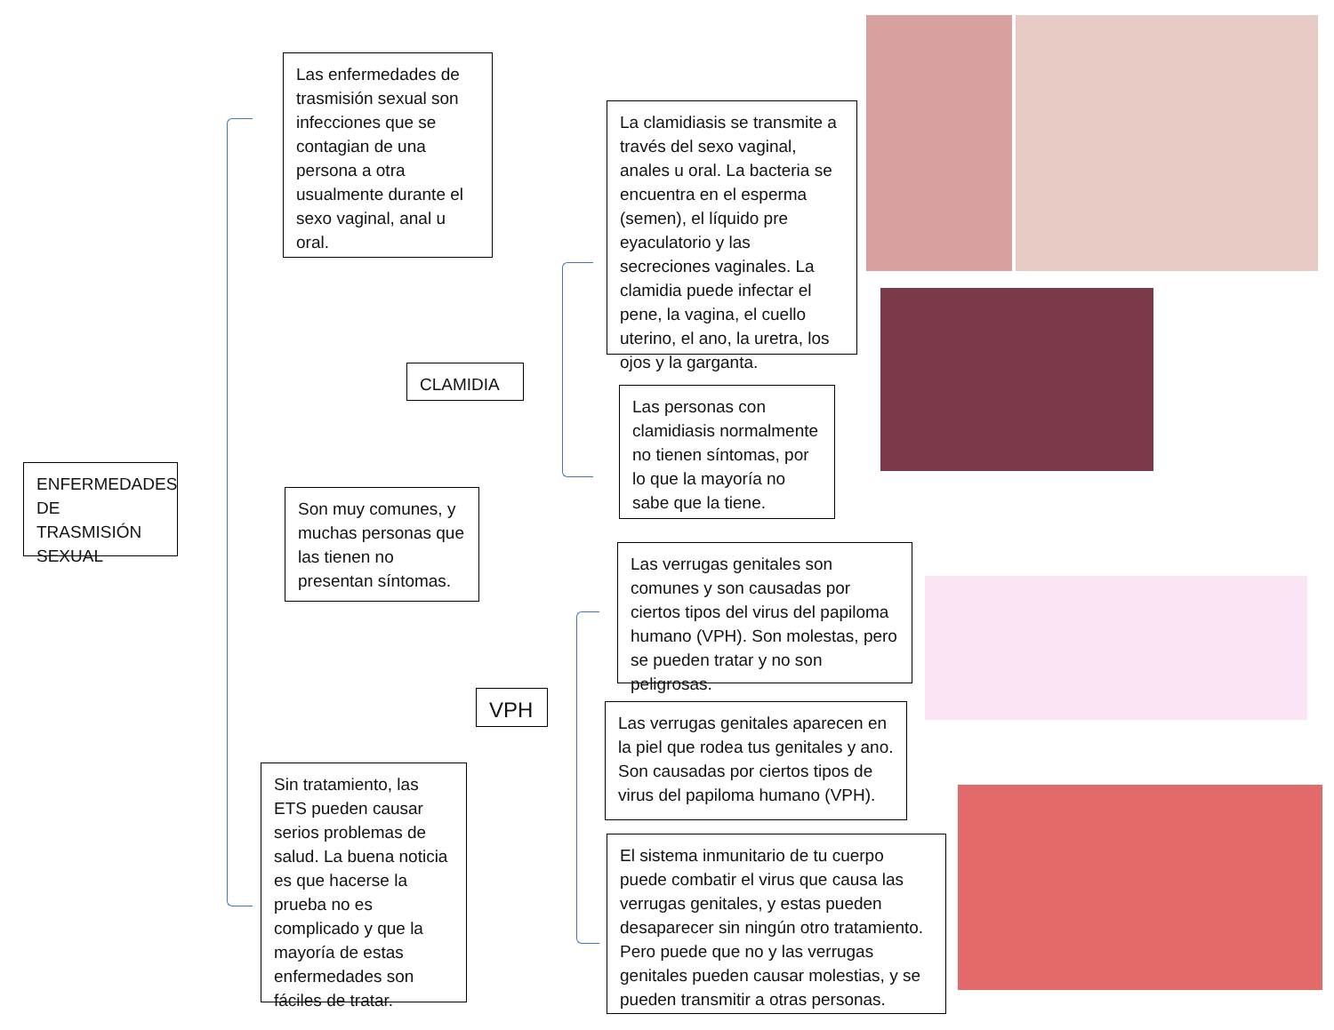ENFERMEDADES DE TRASMISIÓN SEXUAL
Las enfermedades de trasmisión sexual son infecciones que se contagian de una persona a otra usualmente durante el sexo vaginal, anal u oral.
Son muy comunes, y muchas personas que las tienen no presentan síntomas.
Sin tratamiento, las ETS pueden causar serios problemas de salud. La buena noticia es que hacerse la prueba no es complicado y que la mayoría de estas enfermedades son fáciles de tratar.
CLAMIDIA
VPH
La clamidiasis se transmite a través del sexo vaginal, anales u oral. La bacteria se encuentra en el esperma (semen), el líquido pre eyaculatorio y las secreciones vaginales. La clamidia puede infectar el pene, la vagina, el cuello uterino, el ano, la uretra, los ojos y la garganta.
Las personas con clamidiasis normalmente no tienen síntomas, por lo que la mayoría no sabe que la tiene.
Las verrugas genitales son comunes y son causadas por ciertos tipos del virus del papiloma humano (VPH). Son molestas, pero se pueden tratar y no son peligrosas.
Las verrugas genitales aparecen en la piel que rodea tus genitales y ano. Son causadas por ciertos tipos de virus del papiloma humano (VPH).
El sistema inmunitario de tu cuerpo puede combatir el virus que causa las verrugas genitales, y estas pueden desaparecer sin ningún otro tratamiento. Pero puede que no y las verrugas genitales pueden causar molestias, y se pueden transmitir a otras personas.